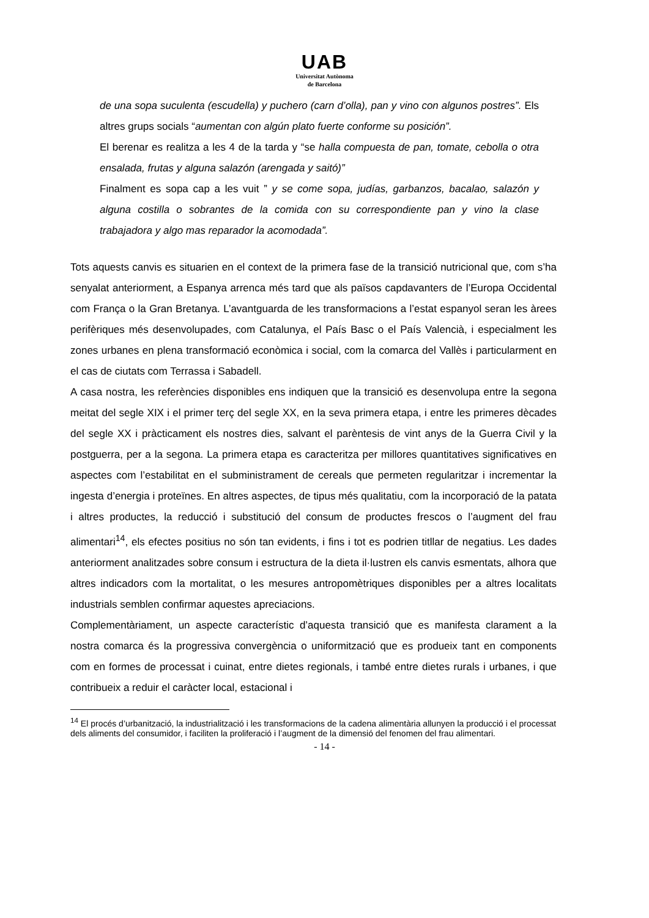UAB
Universitat Autònoma
de Barcelona
de una sopa suculenta (escudella) y puchero (carn d’olla), pan y vino con algunos postres”. Els altres grups socials “aumentan con algún plato fuerte conforme su posición”.
El berenar es realitza a les 4 de la tarda y “se halla compuesta de pan, tomate, cebolla o otra ensalada, frutas y alguna salazón (arengada y saitó)”
Finalment es sopa cap a les vuit ” y se come sopa, judías, garbanzos, bacalao, salazón y alguna costilla o sobrantes de la comida con su correspondiente pan y vino la clase trabajadora y algo mas reparador la acomodada”.
Tots aquests canvis es situarien en el context de la primera fase de la transició nutricional que, com s’ha senyalat anteriorment, a Espanya arrenca més tard que als països capdavanters de l’Europa Occidental com França o la Gran Bretanya. L’avantguarda de les transformacions a l’estat espanyol seran les àrees perifèriques més desenvolupades, com Catalunya, el País Basc o el País Valencià, i especialment les zones urbanes en plena transformació econòmica i social, com la comarca del Vallès i particularment en el cas de ciutats com Terrassa i Sabadell.
A casa nostra, les referències disponibles ens indiquen que la transició es desenvolupa entre la segona meitat del segle XIX i el primer terç del segle XX, en la seva primera etapa, i entre les primeres dècades del segle XX i pràcticament els nostres dies, salvant el parèntesis de vint anys de la Guerra Civil y la postguerra, per a la segona. La primera etapa es caracteritza per millores quantitatives significatives en aspectes com l’estabilitat en el subministrament de cereals que permeten regularitzar i incrementar la ingesta d’energia i proteïnes. En altres aspectes, de tipus més qualitatiu, com la incorporació de la patata i altres productes, la reducció i substitució del consum de productes frescos o l’augment del frau alimentari<sup>14</sup>, els efectes positius no són tan evidents, i fins i tot es podrien titllar de negatius. Les dades anteriorment analitzades sobre consum i estructura de la dieta il·lustren els canvis esmentats, alhora que altres indicadors com la mortalitat, o les mesures antropomètriques disponibles per a altres localitats industrials semblen confirmar aquestes apreciacions.
Complementàriament, un aspecte característic d’aquesta transició que es manifesta clarament a la nostra comarca és la progressiva convergència o uniformització que es produeix tant en components com en formes de processat i cuinat, entre dietes regionals, i també entre dietes rurals i urbanes, i que contribueix a reduir el caràcter local, estacional i
<sup>14</sup> El procés d’urbanització, la industrialització i les transformacions de la cadena alimentària allunyen la producció i el processat dels aliments del consumidor, i faciliten la proliferació i l’augment de la dimensió del fenomen del frau alimentari.
- 14 -